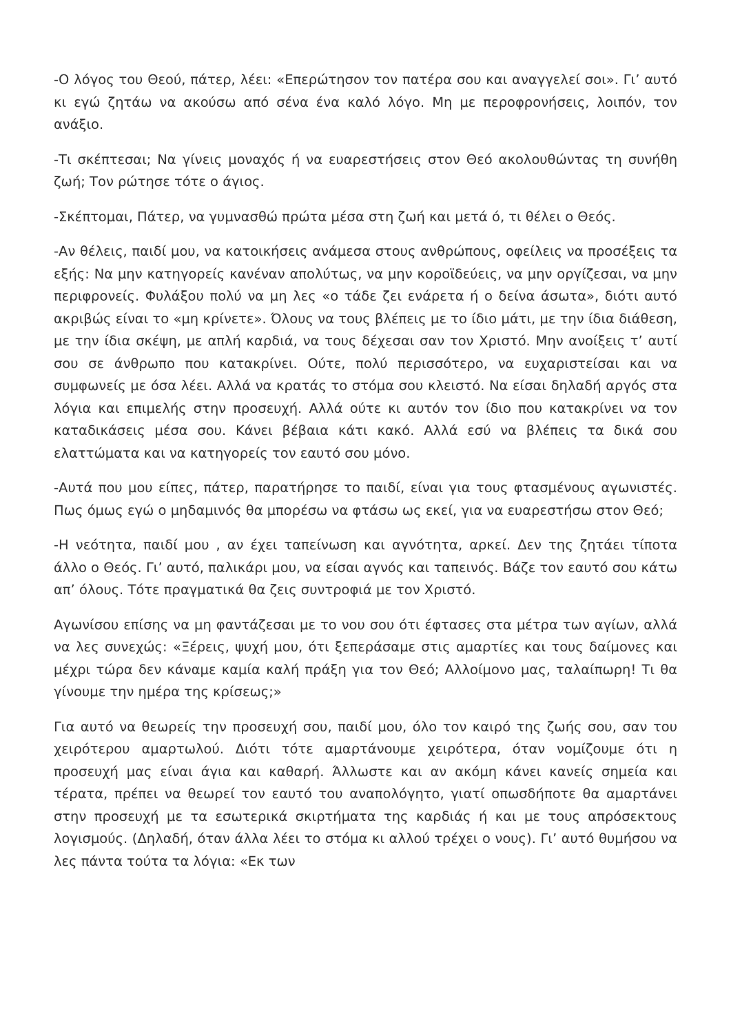-Ο λόγος του Θεού, πάτερ, λέει: «Επερώτησον τον πατέρα σου και αναγγελεί σοι». Γι’ αυτό κι εγώ ζητάω να ακούσω από σένα ένα καλό λόγο. Μη με περοφρονήσεις, λοιπόν, τον ανάξιο.
-Τι σκέπτεσαι; Να γίνεις μοναχός ή να ευαρεστήσεις στον Θεό ακολουθώντας τη συνήθη ζωή; Τον ρώτησε τότε ο άγιος.
-Σκέπτομαι, Πάτερ, να γυμνασθώ πρώτα μέσα στη ζωή και μετά ό, τι θέλει ο Θεός.
-Αν θέλεις, παιδί μου, να κατοικήσεις ανάμεσα στους ανθρώπους, οφείλεις να προσέξεις τα εξής: Να μην κατηγορείς κανέναν απολύτως, να μην κοροϊδεύεις, να μην οργίζεσαι, να μην περιφρονείς. Φυλάξου πολύ να μη λες «ο τάδε ζει ενάρετα ή ο δείνα άσωτα», διότι αυτό ακριβώς είναι το «μη κρίνετε». Όλους να τους βλέπεις με το ίδιο μάτι, με την ίδια διάθεση, με την ίδια σκέψη, με απλή καρδιά, να τους δέχεσαι σαν τον Χριστό. Μην ανοίξεις τ’ αυτί σου σε άνθρωπο που κατακρίνει. Ούτε, πολύ περισσότερο, να ευχαριστείσαι και να συμφωνείς με όσα λέει. Αλλά να κρατάς το στόμα σου κλειστό. Να είσαι δηλαδή αργός στα λόγια και επιμελής στην προσευχή. Αλλά ούτε κι αυτόν τον ίδιο που κατακρίνει να τον καταδικάσεις μέσα σου. Κάνει βέβαια κάτι κακό. Αλλά εσύ να βλέπεις τα δικά σου ελαττώματα και να κατηγορείς τον εαυτό σου μόνο.
-Αυτά που μου είπες, πάτερ, παρατήρησε το παιδί, είναι για τους φτασμένους αγωνιστές. Πως όμως εγώ ο μηδαμινός θα μπορέσω να φτάσω ως εκεί, για να ευαρεστήσω στον Θεό;
-Η νεότητα, παιδί μου , αν έχει ταπείνωση και αγνότητα, αρκεί. Δεν της ζητάει τίποτα άλλο ο Θεός. Γι’ αυτό, παλικάρι μου, να είσαι αγνός και ταπεινός. Βάζε τον εαυτό σου κάτω απ’ όλους. Τότε πραγματικά θα ζεις συντροφιά με τον Χριστό.
Αγωνίσου επίσης να μη φαντάζεσαι με το νου σου ότι έφτασες στα μέτρα των αγίων, αλλά να λες συνεχώς: «Ξέρεις, ψυχή μου, ότι ξεπεράσαμε στις αμαρτίες και τους δαίμονες και μέχρι τώρα δεν κάναμε καμία καλή πράξη για τον Θεό; Αλλοίμονο μας, ταλαίπωρη! Τι θα γίνουμε την ημέρα της κρίσεως;»
Για αυτό να θεωρείς την προσευχή σου, παιδί μου, όλο τον καιρό της ζωής σου, σαν του χειρότερου αμαρτωλού. Διότι τότε αμαρτάνουμε χειρότερα, όταν νομίζουμε ότι η προσευχή μας είναι άγια και καθαρή. Άλλωστε και αν ακόμη κάνει κανείς σημεία και τέρατα, πρέπει να θεωρεί τον εαυτό του αναπολόγητο, γιατί οπωσδήποτε θα αμαρτάνει στην προσευχή με τα εσωτερικά σκιρτήματα της καρδιάς ή και με τους απρόσεκτους λογισμούς. (Δηλαδή, όταν άλλα λέει το στόμα κι αλλού τρέχει ο νους). Γι’ αυτό θυμήσου να λες πάντα τούτα τα λόγια: «Εκ των